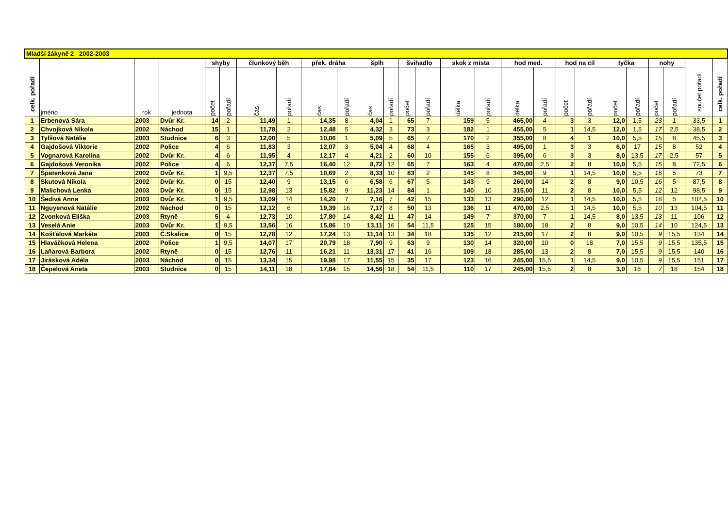| Mladší žákyně 2 2002-2003 | | | | | | | | | | | | | | | | | | | | | | | | | |
| celk. pořadí | jméno | rok | jednota | shyby | | člunkový běh | | přek. dráha | | šplh | | švihadlo | | skok z místa | | hod med. | | hod na cíl | | tyčka | | nohy | | součet pořadí | celk. pořadí |
| | | | | počet | pořadí | čas | pořadí | čas | pořadí | čas | pořadí | počet | pořadí | délka | pořadí | délka | pořadí | počet | pořadí | počet | pořadí | počet | pořadí | | |
| 1 | Erbenová Sára | 2003 | Dvůr Kr. | 14 | 2 | 11,49 | 1 | 14,35 | 8 | 4,04 | 1 | 65 | 7 | 159 | 5 | 465,00 | 4 | 3 | 3 | 12,0 | 1,5 | 23 | 1 | 33,5 | 1 |
| 2 | Chvojková Nikola | 2002 | Náchod | 15 | 1 | 11,78 | 2 | 12,48 | 5 | 4,32 | 3 | 73 | 3 | 182 | 1 | 455,00 | 5 | 1 | 14,5 | 12,0 | 1,5 | 17 | 2,5 | 38,5 | 2 |
| 3 | Tylšová Natálie | 2003 | Studnice | 6 | 3 | 12,00 | 5 | 10,06 | 1 | 5,09 | 5 | 65 | 7 | 170 | 2 | 355,00 | 8 | 4 | 1 | 10,0 | 5,5 | 15 | 8 | 45,5 | 3 |
| 4 | Gajdošová Viktorie | 2002 | Police | 4 | 6 | 11,83 | 3 | 12,07 | 3 | 5,04 | 4 | 68 | 4 | 165 | 3 | 495,00 | 1 | 3 | 3 | 6,0 | 17 | 15 | 8 | 52 | 4 |
| 5 | Vognarová Karolína | 2002 | Dvůr Kr. | 4 | 6 | 11,95 | 4 | 12,17 | 4 | 4,21 | 2 | 60 | 10 | 155 | 6 | 395,00 | 6 | 3 | 3 | 8,0 | 13,5 | 17 | 2,5 | 57 | 5 |
| 6 | Gajdošová Veronika | 2002 | Police | 4 | 6 | 12,37 | 7,5 | 16,40 | 12 | 8,72 | 12 | 65 | 7 | 163 | 4 | 470,00 | 2,5 | 2 | 8 | 10,0 | 5,5 | 15 | 8 | 72,5 | 6 |
| 7 | Špatenková Jana | 2002 | Dvůr Kr. | 1 | 9,5 | 12,37 | 7,5 | 10,69 | 2 | 8,33 | 10 | 83 | 2 | 145 | 8 | 345,00 | 9 | 1 | 14,5 | 10,0 | 5,5 | 16 | 5 | 73 | 7 |
| 8 | Skutová Nikola | 2002 | Dvůr Kr. | 0 | 15 | 12,40 | 9 | 13,15 | 6 | 6,58 | 6 | 67 | 5 | 143 | 9 | 260,00 | 14 | 2 | 8 | 9,0 | 10,5 | 16 | 5 | 87,5 | 8 |
| 9 | Malichová Lenka | 2003 | Dvůr Kr. | 0 | 15 | 12,98 | 13 | 15,82 | 9 | 11,23 | 14 | 84 | 1 | 140 | 10 | 315,00 | 11 | 2 | 8 | 10,0 | 5,5 | 12 | 12 | 98,5 | 9 |
| 10 | Šedivá Anna | 2003 | Dvůr Kr. | 1 | 9,5 | 13,09 | 14 | 14,20 | 7 | 7,16 | 7 | 42 | 15 | 133 | 13 | 290,00 | 12 | 1 | 14,5 | 10,0 | 5,5 | 16 | 5 | 102,5 | 10 |
| 11 | Nguyenová Natálie | 2002 | Náchod | 0 | 15 | 12,12 | 6 | 19,39 | 16 | 7,17 | 8 | 50 | 13 | 136 | 11 | 470,00 | 2,5 | 1 | 14,5 | 10,0 | 5,5 | 10 | 13 | 104,5 | 11 |
| 12 | Zvonková Eliška | 2003 | Rtyně | 5 | 4 | 12,73 | 10 | 17,80 | 14 | 8,42 | 11 | 47 | 14 | 149 | 7 | 370,00 | 7 | 1 | 14,5 | 8,0 | 13,5 | 13 | 11 | 106 | 12 |
| 13 | Veselá Anie | 2003 | Dvůr Kr. | 1 | 9,5 | 13,56 | 16 | 15,86 | 10 | 13,11 | 16 | 54 | 11,5 | 125 | 15 | 180,00 | 18 | 2 | 8 | 9,0 | 10,5 | 14 | 10 | 124,5 | 13 |
| 14 | Košťálová Markéta | 2003 | Č.Skalice | 0 | 15 | 12,78 | 12 | 17,24 | 13 | 11,14 | 13 | 34 | 18 | 135 | 12 | 215,00 | 17 | 2 | 8 | 9,0 | 10,5 | 9 | 15,5 | 134 | 14 |
| 15 | Hlaváčková Helena | 2002 | Police | 1 | 9,5 | 14,07 | 17 | 20,79 | 18 | 7,90 | 9 | 63 | 9 | 130 | 14 | 320,00 | 10 | 0 | 18 | 7,0 | 15,5 | 9 | 15,5 | 135,5 | 15 |
| 16 | Laňarová Barbora | 2002 | Rtyně | 0 | 15 | 12,76 | 11 | 16,21 | 11 | 13,31 | 17 | 41 | 16 | 109 | 18 | 285,00 | 13 | 2 | 8 | 7,0 | 15,5 | 9 | 15,5 | 140 | 16 |
| 17 | Jirásková Adéla | 2003 | Náchod | 0 | 15 | 13,34 | 15 | 19,98 | 17 | 11,55 | 15 | 35 | 17 | 123 | 16 | 245,00 | 15,5 | 1 | 14,5 | 9,0 | 10,5 | 9 | 15,5 | 151 | 17 |
| 18 | Čepelová Aneta | 2003 | Studnice | 0 | 15 | 14,11 | 18 | 17,84 | 15 | 14,56 | 18 | 54 | 11,5 | 110 | 17 | 245,00 | 15,5 | 2 | 8 | 3,0 | 18 | 7 | 18 | 154 | 18 |